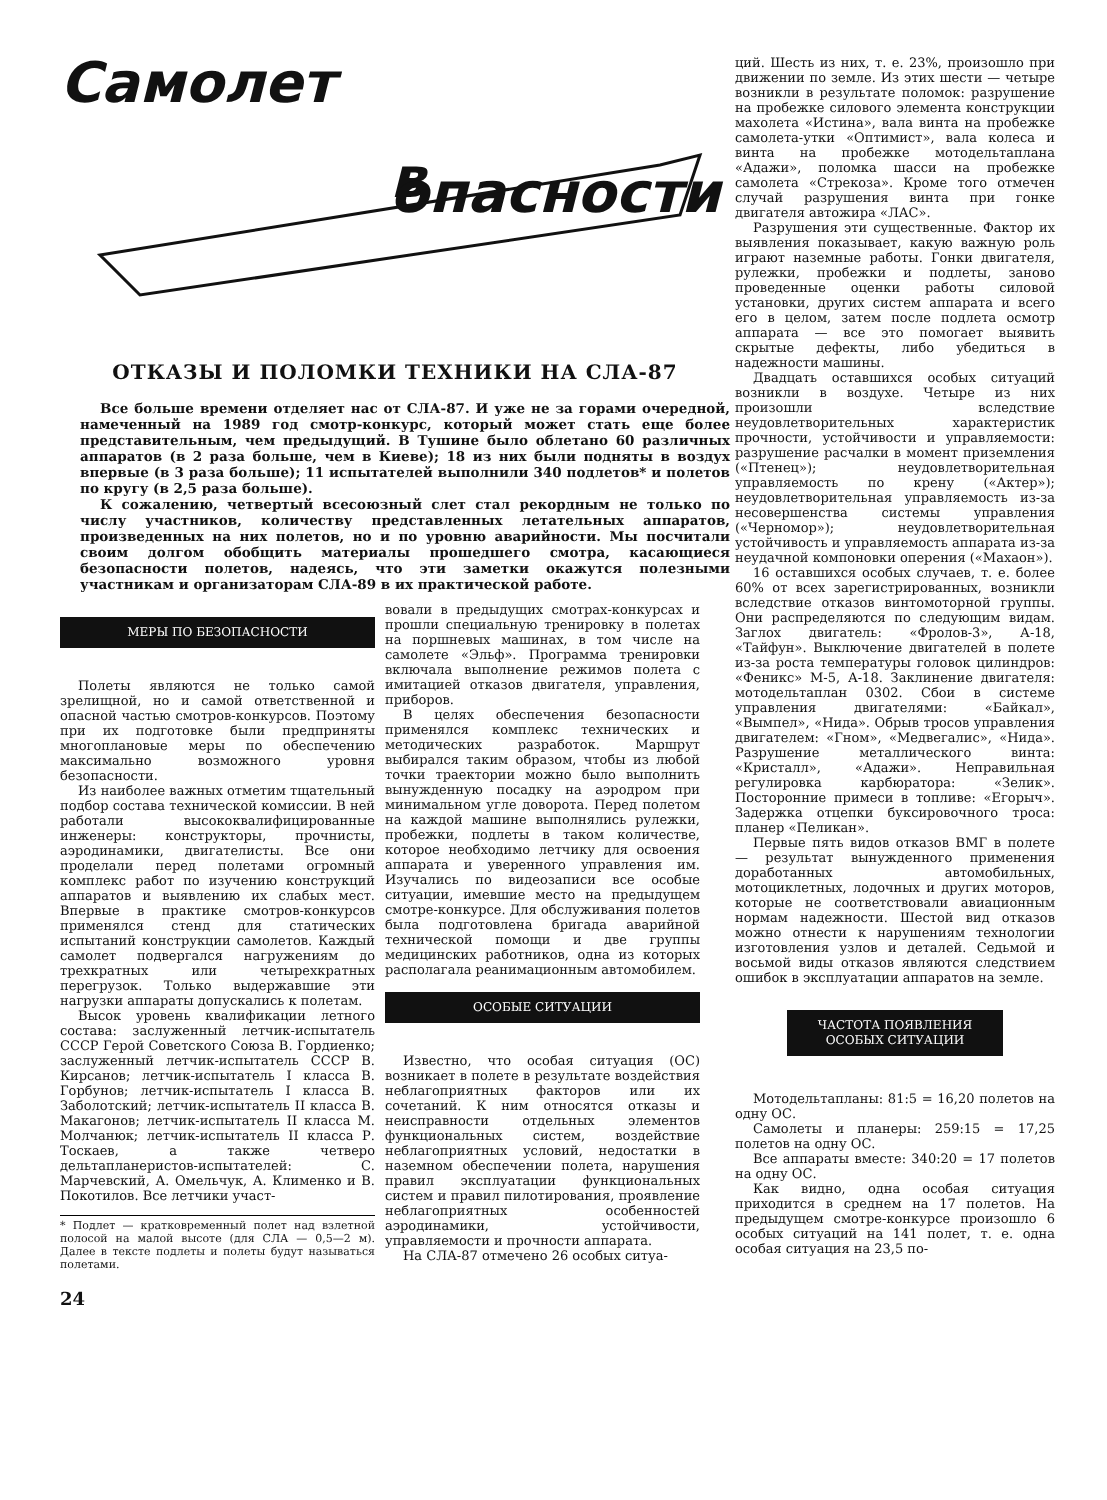Самолет
в опасности
ОТКАЗЫ И ПОЛОМКИ ТЕХНИКИ НА СЛА-87
Все больше времени отделяет нас от СЛА-87. И уже не за горами очередной, намеченный на 1989 год смотр-конкурс, который может стать еще более представительным, чем предыдущий. В Тушине было облетано 60 различных аппаратов (в 2 раза больше, чем в Киеве); 18 из них были подняты в воздух впервые (в 3 раза больше); 11 испытателей выполнили 340 подлетов* и полетов по кругу (в 2,5 раза больше).
К сожалению, четвертый всесоюзный слет стал рекордным не только по числу участников, количеству представленных летательных аппаратов, произведенных на них полетов, но и по уровню аварийности. Мы посчитали своим долгом обобщить материалы прошедшего смотра, касающиеся безопасности полетов, надеясь, что эти заметки окажутся полезными участникам и организаторам СЛА-89 в их практической работе.
МЕРЫ ПО БЕЗОПАСНОСТИ
Полеты являются не только самой зрелищной, но и самой ответственной и опасной частью смотров-конкурсов. Поэтому при их подготовке были предприняты многоплановые меры по обеспечению максимально возможного уровня безопасности.
Из наиболее важных отметим тщательный подбор состава технической комиссии. В ней работали высококвалифицированные инженеры: конструкторы, прочнисты, аэродинамики, двигателисты. Все они проделали перед полетами огромный комплекс работ по изучению конструкций аппаратов и выявлению их слабых мест. Впервые в практике смотров-конкурсов применялся стенд для статических испытаний конструкции самолетов. Каждый самолет подвергался нагружениям до трехкратных или четырехкратных перегрузок. Только выдержавшие эти нагрузки аппараты допускались к полетам.
Высок уровень квалификации летного состава: заслуженный летчик-испытатель СССР Герой Советского Союза В. Гордиенко; заслуженный летчик-испытатель СССР В. Кирсанов; летчик-испытатель I класса В. Горбунов; летчик-испытатель I класса В. Заболотский; летчик-испытатель II класса В. Макагонов; летчик-испытатель II класса М. Молчанюк; летчик-испытатель II класса Р. Тоскаев, а также четверо дельтапланеристов-испытателей: С. Марчевский, А. Омельчук, А. Клименко и В. Покотилов. Все летчики участ-
* Подлет — кратковременный полет над взлетной полосой на малой высоте (для СЛА — 0,5—2 м). Далее в тексте подлеты и полеты будут называться полетами.
24
вовали в предыдущих смотрах-конкурсах и прошли специальную тренировку в полетах на поршневых машинах, в том числе на самолете «Эльф». Программа тренировки включала выполнение режимов полета с имитацией отказов двигателя, управления, приборов.
В целях обеспечения безопасности применялся комплекс технических и методических разработок. Маршрут выбирался таким образом, чтобы из любой точки траектории можно было выполнить вынужденную посадку на аэродром при минимальном угле доворота. Перед полетом на каждой машине выполнялись рулежки, пробежки, подлеты в таком количестве, которое необходимо летчику для освоения аппарата и уверенного управления им. Изучались по видеозаписи все особые ситуации, имевшие место на предыдущем смотре-конкурсе. Для обслуживания полетов была подготовлена бригада аварийной технической помощи и две группы медицинских работников, одна из которых располагала реанимационным автомобилем.
ОСОБЫЕ СИТУАЦИИ
Известно, что особая ситуация (ОС) возникает в полете в результате воздействия неблагоприятных факторов или их сочетаний. К ним относятся отказы и неисправности отдельных элементов функциональных систем, воздействие неблагоприятных условий, недостатки в наземном обеспечении полета, нарушения правил эксплуатации функциональных систем и правил пилотирования, проявление неблагоприятных особенностей аэродинамики, устойчивости, управляемости и прочности аппарата.
На СЛА-87 отмечено 26 особых ситуа-
ций. Шесть из них, т. е. 23%, произошло при движении по земле. Из этих шести — четыре возникли в результате поломок: разрушение на пробежке силового элемента конструкции махолета «Истина», вала винта на пробежке самолета-утки «Оптимист», вала колеса и винта на пробежке мотодельтаплана «Адажи», поломка шасси на пробежке самолета «Стрекоза». Кроме того отмечен случай разрушения винта при гонке двигателя автожира «ЛАС».
Разрушения эти существенные. Фактор их выявления показывает, какую важную роль играют наземные работы. Гонки двигателя, рулежки, пробежки и подлеты, заново проведенные оценки работы силовой установки, других систем аппарата и всего его в целом, затем после подлета осмотр аппарата — все это помогает выявить скрытые дефекты, либо убедиться в надежности машины.
Двадцать оставшихся особых ситуаций возникли в воздухе. Четыре из них произошли вследствие неудовлетворительных характеристик прочности, устойчивости и управляемости: разрушение расчалки в момент приземления («Птенец»); неудовлетворительная управляемость по крену («Актер»); неудовлетворительная управляемость из-за несовершенства системы управления («Черномор»); неудовлетворительная устойчивость и управляемость аппарата из-за неудачной компоновки оперения («Махаон»).
16 оставшихся особых случаев, т. е. более 60% от всех зарегистрированных, возникли вследствие отказов винтомоторной группы. Они распределяются по следующим видам. Заглох двигатель: «Фролов-3», А-18, «Тайфун». Выключение двигателей в полете из-за роста температуры головок цилиндров: «Феникс» М-5, А-18. Заклинение двигателя: мотодельтаплан 0302. Сбои в системе управления двигателями: «Байкал», «Вымпел», «Нида». Обрыв тросов управления двигателем: «Гном», «Медвегалис», «Нида». Разрушение металлического винта: «Кристалл», «Адажи». Неправильная регулировка карбюратора: «Зелик». Посторонние примеси в топливе: «Егорыч». Задержка отцепки буксировочного троса: планер «Пеликан».
Первые пять видов отказов ВМГ в полете — результат вынужденного применения доработанных автомобильных, мотоциклетных, лодочных и других моторов, которые не соответствовали авиационным нормам надежности. Шестой вид отказов можно отнести к нарушениям технологии изготовления узлов и деталей. Седьмой и восьмой виды отказов являются следствием ошибок в эксплуатации аппаратов на земле.
ЧАСТОТА ПОЯВЛЕНИЯ
ОСОБЫХ СИТУАЦИИ
Мотодельтапланы: 81:5 = 16,20 полетов на одну ОС.
Самолеты и планеры: 259:15 = 17,25 полетов на одну ОС.
Все аппараты вместе: 340:20 = 17 полетов на одну ОС.
Как видно, одна особая ситуация приходится в среднем на 17 полетов. На предыдущем смотре-конкурсе произошло 6 особых ситуаций на 141 полет, т. е. одна особая ситуация на 23,5 по-